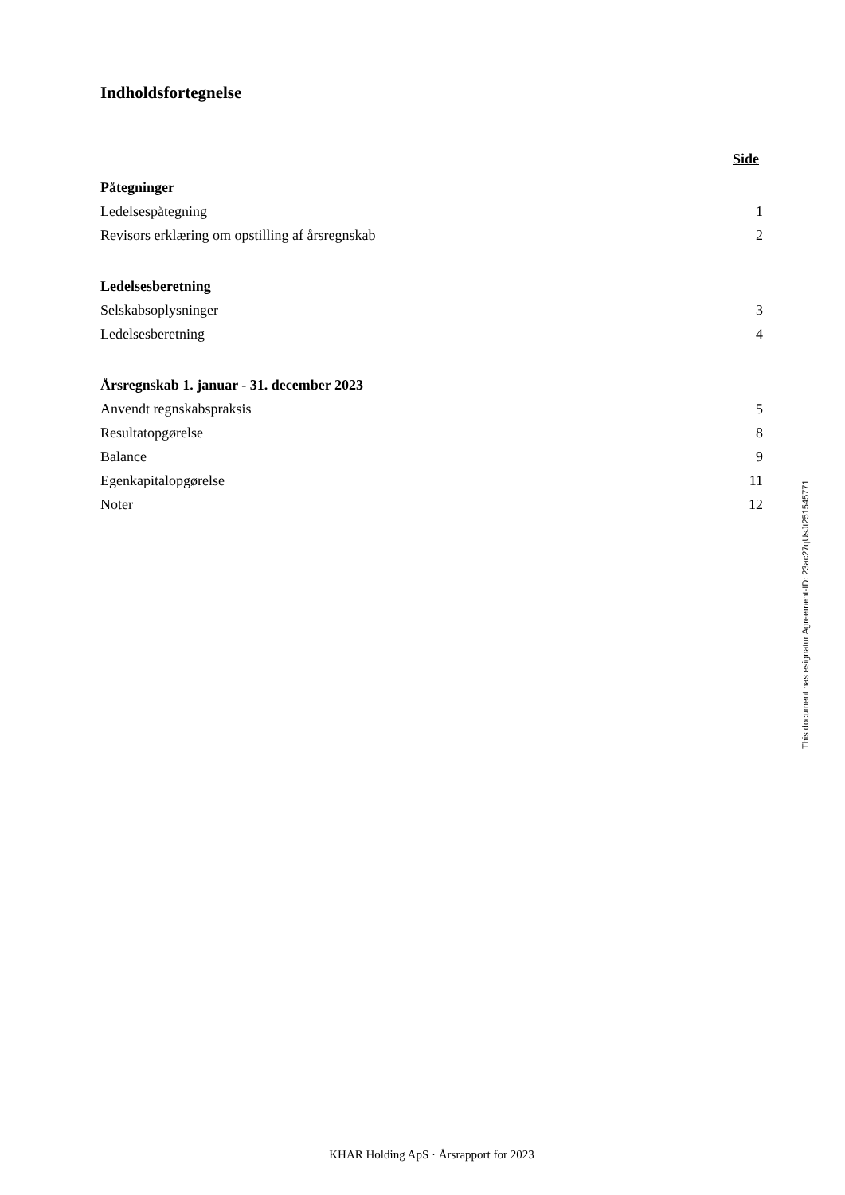Indholdsfortegnelse
Side
Påtegninger
Ledelsespåtegning 1
Revisors erklæring om opstilling af årsregnskab 2
Ledelsesberetning
Selskabsoplysninger 3
Ledelsesberetning 4
Årsregnskab 1. januar - 31. december 2023
Anvendt regnskabspraksis 5
Resultatopgørelse 8
Balance 9
Egenkapitalopgørelse 11
Noter 12
This document has esignatur Agreement-ID: 23ac27qUsJt251545771
KHAR Holding ApS · Årsrapport for 2023